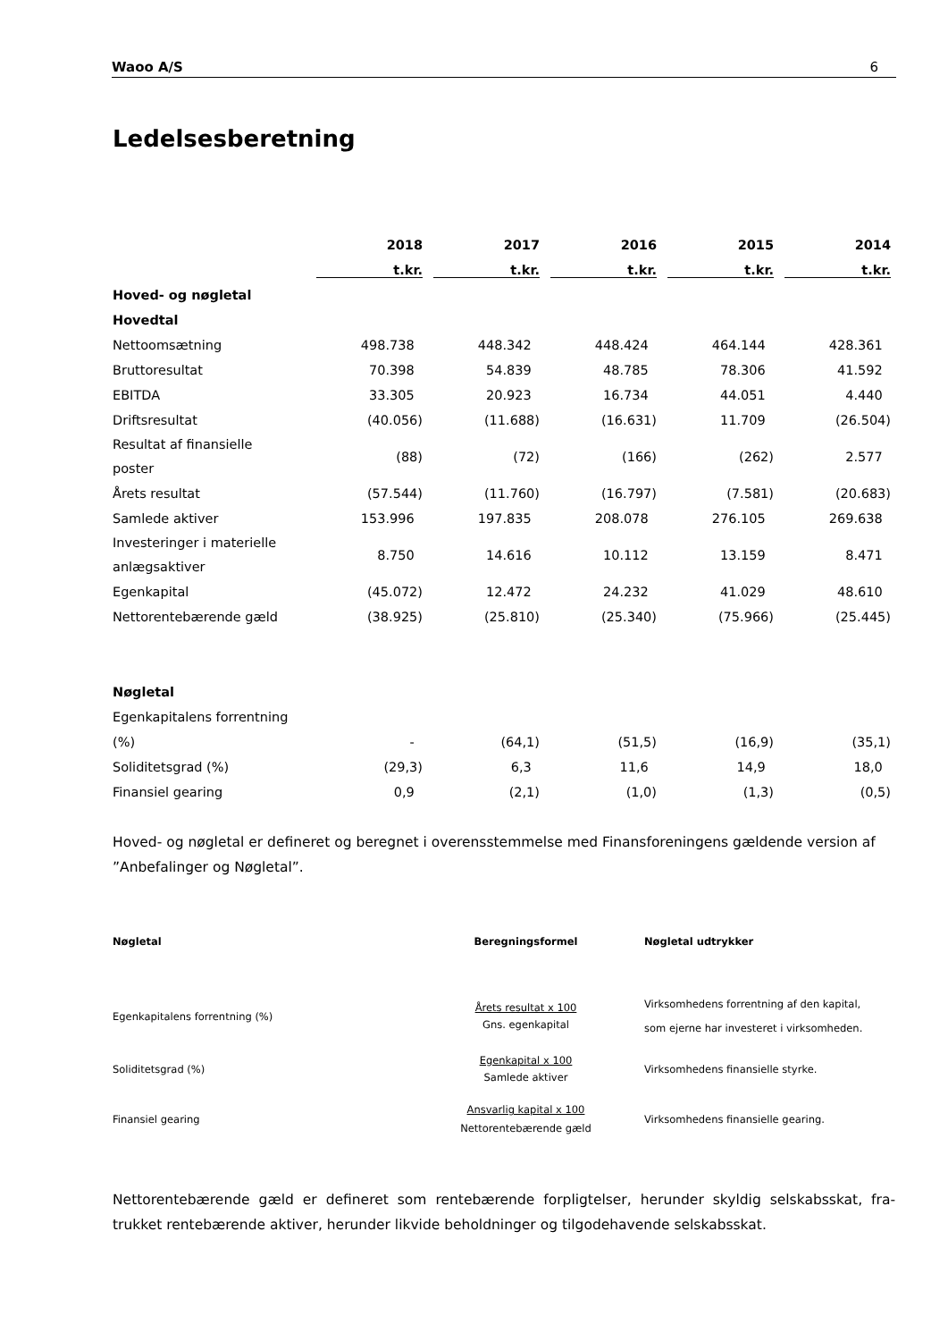Waoo A/S 6
Ledelsesberetning
| | 2018 | 2017 | 2016 | 2015 | 2014 |
| --- | --- | --- | --- | --- | --- |
| | t.kr. | t.kr. | t.kr. | t.kr. | t.kr. |
| Hoved- og nøgletal | | | | | |
| Hovedtal | | | | | |
| Nettoomsætning | 498.738 | 448.342 | 448.424 | 464.144 | 428.361 |
| Bruttoresultat | 70.398 | 54.839 | 48.785 | 78.306 | 41.592 |
| EBITDA | 33.305 | 20.923 | 16.734 | 44.051 | 4.440 |
| Driftsresultat | (40.056) | (11.688) | (16.631) | 11.709 | (26.504) |
| Resultat af finansielle poster | (88) | (72) | (166) | (262) | 2.577 |
| Årets resultat | (57.544) | (11.760) | (16.797) | (7.581) | (20.683) |
| Samlede aktiver | 153.996 | 197.835 | 208.078 | 276.105 | 269.638 |
| Investeringer i materielle anlægsaktiver | 8.750 | 14.616 | 10.112 | 13.159 | 8.471 |
| Egenkapital | (45.072) | 12.472 | 24.232 | 41.029 | 48.610 |
| Nettorentebærende gæld | (38.925) | (25.810) | (25.340) | (75.966) | (25.445) |
| Nøgletal | | | | | |
| Egenkapitalens forrentning | | | | | |
| (%) | - | (64,1) | (51,5) | (16,9) | (35,1) |
| Soliditetsgrad (%) | (29,3) | 6,3 | 11,6 | 14,9 | 18,0 |
| Finansiel gearing | 0,9 | (2,1) | (1,0) | (1,3) | (0,5) |
Hoved- og nøgletal er defineret og beregnet i overensstemmelse med Finansforeningens gældende version af ”Anbefalinger og Nøgletal”.
| Nøgletal | Beregningsformel | Nøgletal udtrykker |
| --- | --- | --- |
| Egenkapitalens forrentning (%) | Årets resultat x 100 Gns. egenkapital | Virksomhedens forrentning af den kapital, som ejerne har investeret i virksomheden. |
| Soliditetsgrad (%) | Egenkapital x 100 Samlede aktiver | Virksomhedens finansielle styrke. |
| Finansiel gearing | Ansvarlig kapital x 100 Nettorentebærende gæld | Virksomhedens finansielle gearing. |
Nettorentebærende gæld er defineret som rentebærende forpligtelser, herunder skyldig selskabsskat, fra-trukket rentebærende aktiver, herunder likvide beholdninger og tilgodehavende selskabsskat.